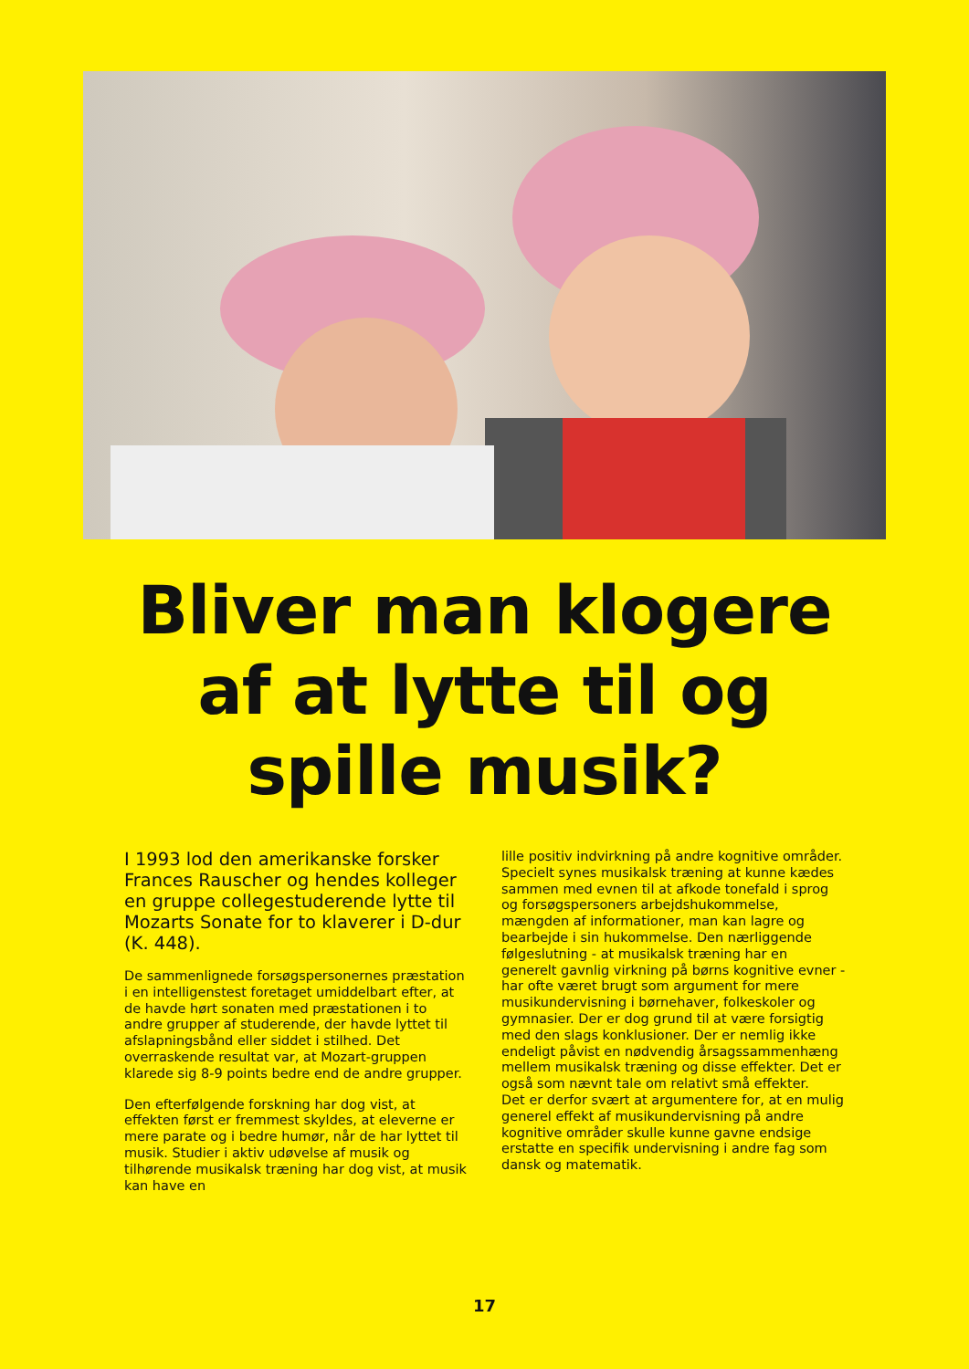Bliver man klogere
af at lytte til og
spille musik?
I 1993 lod den amerikanske forsker Frances Rauscher og hendes kolleger en gruppe collegestuderende lytte til Mozarts Sonate for to klaverer i D-dur (K. 448).
De sammenlignede forsøgspersonernes præstation i en intelligenstest foretaget umiddelbart efter, at de havde hørt sonaten med præstationen i to andre grupper af studerende, der havde lyttet til afslapningsbånd eller siddet i stilhed. Det overraskende resultat var, at Mozart-gruppen klarede sig 8-9 points bedre end de andre grupper.
Den efterfølgende forskning har dog vist, at effekten først er fremmest skyldes, at eleverne er mere parate og i bedre humør, når de har lyttet til musik. Studier i aktiv udøvelse af musik og tilhørende musikalsk træning har dog vist, at musik kan have en
lille positiv indvirkning på andre kognitive områder. Specielt synes musikalsk træning at kunne kædes sammen med evnen til at afkode tonefald i sprog og forsøgspersoners arbejdshukommelse, mængden af informationer, man kan lagre og bearbejde i sin hukommelse. Den nærliggende følgeslutning - at musikalsk træning har en generelt gavnlig virkning på børns kognitive evner - har ofte været brugt som argument for mere musikundervisning i børnehaver, folkeskoler og gymnasier. Der er dog grund til at være forsigtig med den slags konklusioner. Der er nemlig ikke endeligt påvist en nødvendig årsagssammenhæng mellem musikalsk træning og disse effekter. Det er også som nævnt tale om relativt små effekter.
Det er derfor svært at argumentere for, at en mulig generel effekt af musikundervisning på andre kognitive områder skulle kunne gavne endsige erstatte en specifik undervisning i andre fag som dansk og matematik.
17